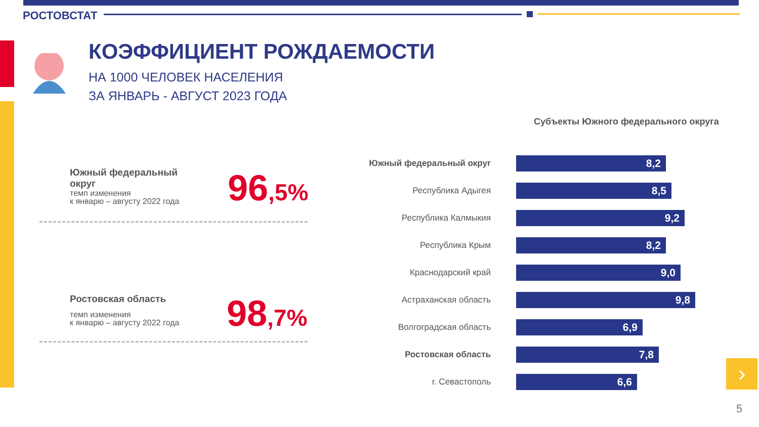РОСТОВСТАТ
КОЭФФИЦИЕНТ РОЖДАЕМОСТИ
НА 1000 ЧЕЛОВЕК НАСЕЛЕНИЯ
ЗА ЯНВАРЬ - АВГУСТ 2023 ГОДА
Южный федеральный
округ
темп изменения
к январю – августу 2022 года
96,5%
Ростовская область
темп изменения
к январю – августу 2022 года
98,7%
Субъекты Южного федерального округа
Южный федеральный округ
8,2
Республика Адыгея
8,5
Республика Калмыкия
9,2
Республика Крым
8,2
Краснодарский край
9,0
Астраханская область
9,8
Волгоградская область
6,9
Ростовская область
7,8
г. Севастополь
6,6
›
5